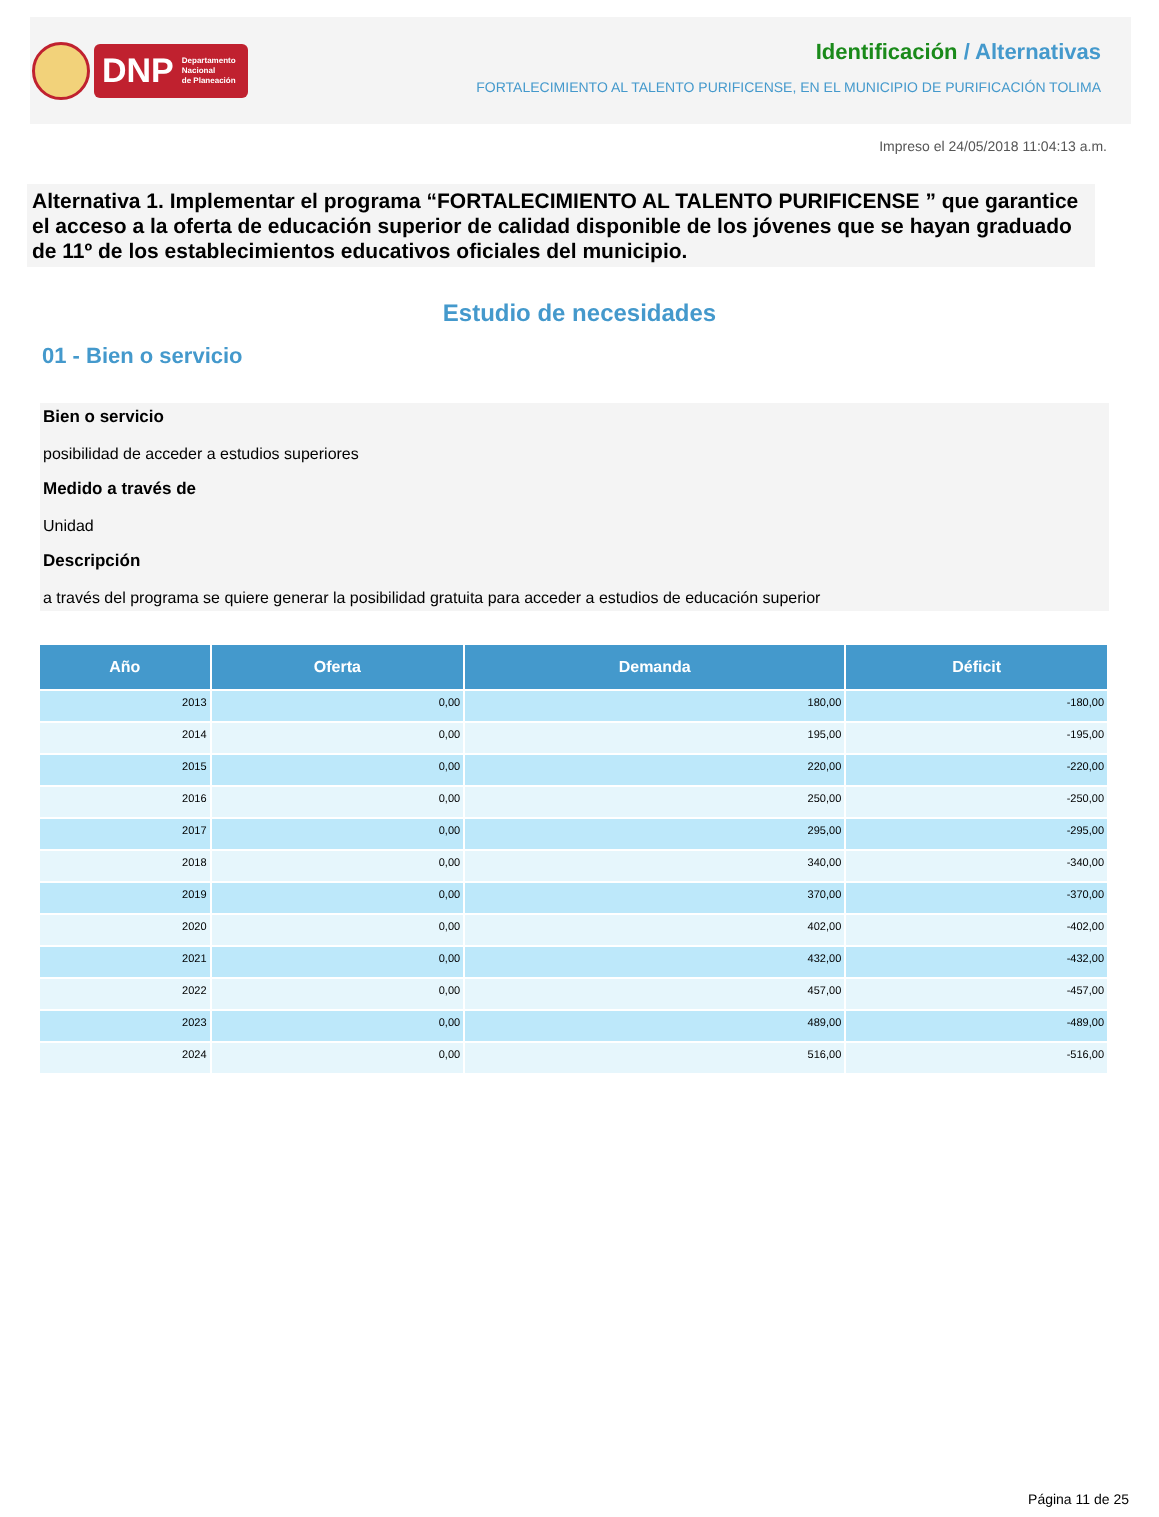DNP Departamento
Nacional
de Planeación
Identificación / Alternativas
FORTALECIMIENTO AL TALENTO PURIFICENSE, EN EL MUNICIPIO DE PURIFICACIÓN TOLIMA
Impreso el 24/05/2018 11:04:13 a.m.
Alternativa 1. Implementar el programa “FORTALECIMIENTO AL TALENTO PURIFICENSE ” que garantice el acceso a la oferta de educación superior de calidad disponible de los jóvenes que se hayan graduado de 11º de los establecimientos educativos oficiales del municipio.
Estudio de necesidades
01 - Bien o servicio
Bien o servicio
posibilidad de acceder a estudios superiores
Medido a través de
Unidad
Descripción
a través del programa se quiere generar la posibilidad gratuita para acceder a estudios de educación superior
| Año | Oferta | Demanda | Déficit |
| --- | --- | --- | --- |
| 2013 | 0,00 | 180,00 | -180,00 |
| 2014 | 0,00 | 195,00 | -195,00 |
| 2015 | 0,00 | 220,00 | -220,00 |
| 2016 | 0,00 | 250,00 | -250,00 |
| 2017 | 0,00 | 295,00 | -295,00 |
| 2018 | 0,00 | 340,00 | -340,00 |
| 2019 | 0,00 | 370,00 | -370,00 |
| 2020 | 0,00 | 402,00 | -402,00 |
| 2021 | 0,00 | 432,00 | -432,00 |
| 2022 | 0,00 | 457,00 | -457,00 |
| 2023 | 0,00 | 489,00 | -489,00 |
| 2024 | 0,00 | 516,00 | -516,00 |
Página 11 de 25